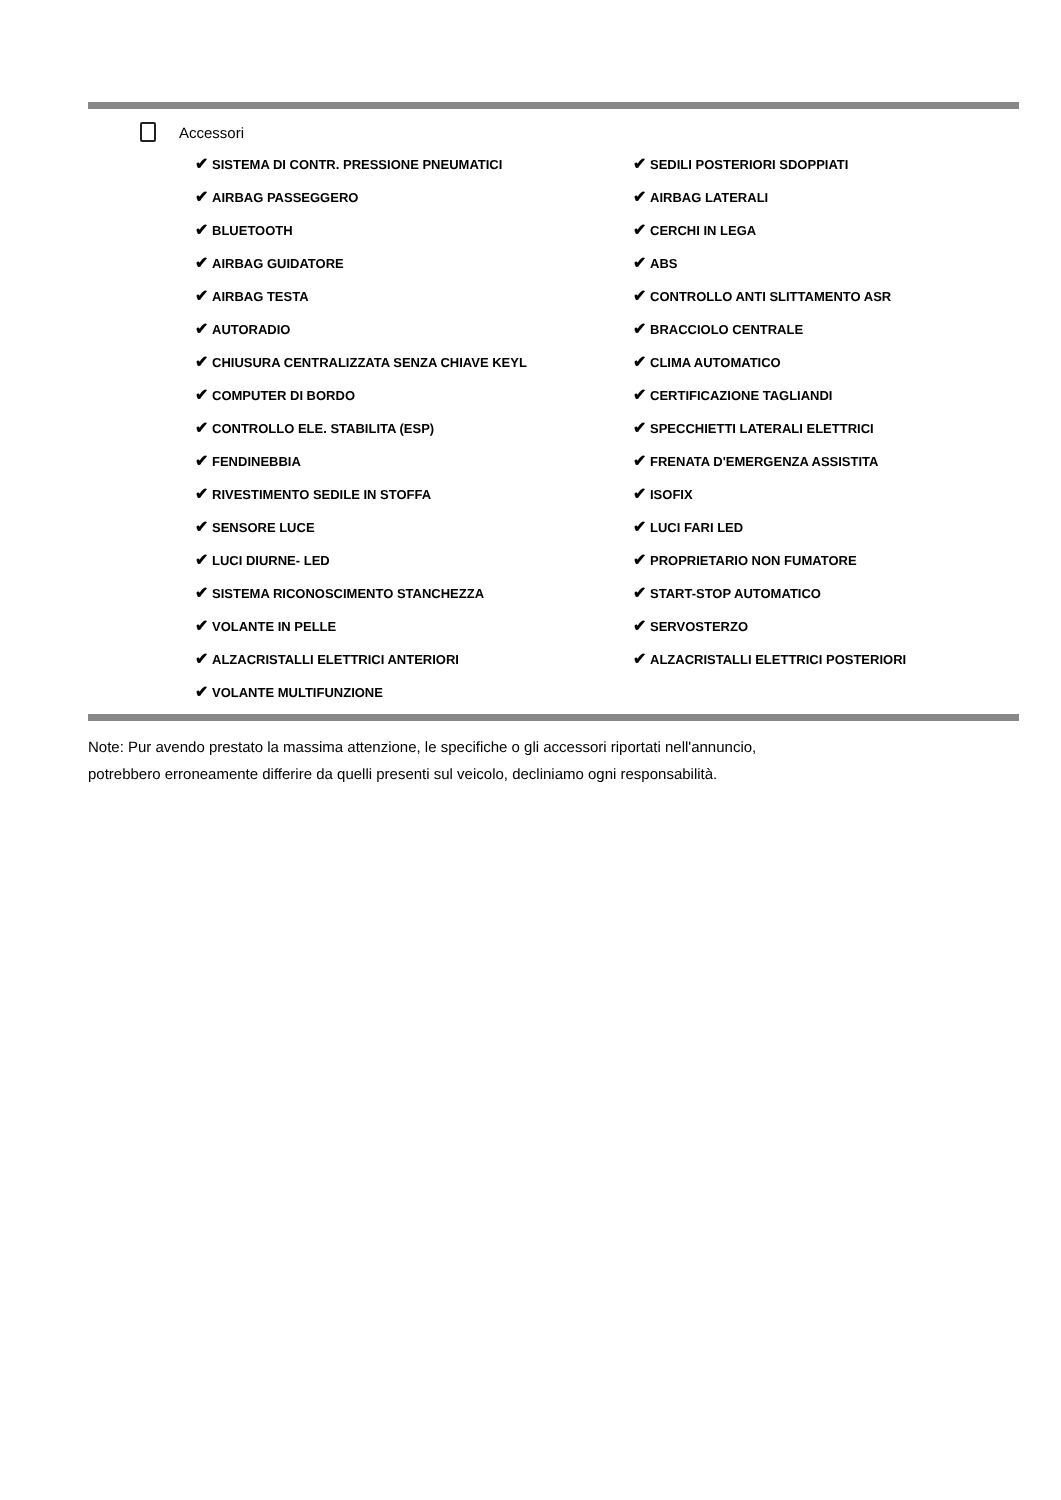Accessori
| ✔ SISTEMA DI CONTR. PRESSIONE PNEUMATICI | ✔ SEDILI POSTERIORI SDOPPIATI |
| ✔ AIRBAG PASSEGGERO | ✔ AIRBAG LATERALI |
| ✔ BLUETOOTH | ✔ CERCHI IN LEGA |
| ✔ AIRBAG GUIDATORE | ✔ ABS |
| ✔ AIRBAG TESTA | ✔ CONTROLLO ANTI SLITTAMENTO ASR |
| ✔ AUTORADIO | ✔ BRACCIOLO CENTRALE |
| ✔ CHIUSURA CENTRALIZZATA SENZA CHIAVE KEYL | ✔ CLIMA AUTOMATICO |
| ✔ COMPUTER DI BORDO | ✔ CERTIFICAZIONE TAGLIANDI |
| ✔ CONTROLLO ELE. STABILITA (ESP) | ✔ SPECCHIETTI LATERALI ELETTRICI |
| ✔ FENDINEBBIA | ✔ FRENATA D'EMERGENZA ASSISTITA |
| ✔ RIVESTIMENTO SEDILE IN STOFFA | ✔ ISOFIX |
| ✔ SENSORE LUCE | ✔ LUCI FARI LED |
| ✔ LUCI DIURNE- LED | ✔ PROPRIETARIO NON FUMATORE |
| ✔ SISTEMA RICONOSCIMENTO STANCHEZZA | ✔ START-STOP AUTOMATICO |
| ✔ VOLANTE IN PELLE | ✔ SERVOSTERZO |
| ✔ ALZACRISTALLI ELETTRICI ANTERIORI | ✔ ALZACRISTALLI ELETTRICI POSTERIORI |
| ✔ VOLANTE MULTIFUNZIONE | |
Note: Pur avendo prestato la massima attenzione, le specifiche o gli accessori riportati nell'annuncio,
potrebbero erroneamente differire da quelli presenti sul veicolo, decliniamo ogni responsabilità.